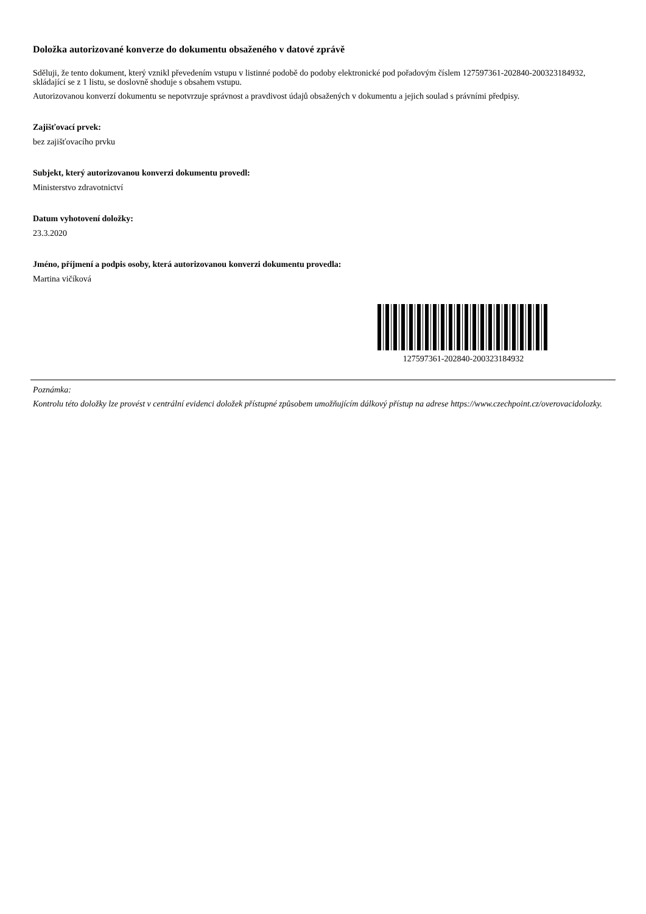Doložka autorizované konverze do dokumentu obsaženého v datové zprávě
Sděluji, že tento dokument, který vznikl převedením vstupu v listinné podobě do podoby elektronické pod pořadovým číslem 127597361-202840-200323184932, skládající se z 1 listu, se doslovně shoduje s obsahem vstupu.
Autorizovanou konverzí dokumentu se nepotvrzuje správnost a pravdivost údajů obsažených v dokumentu a jejich soulad s právními předpisy.
Zajišťovací prvek:
bez zajišťovacího prvku
Subjekt, který autorizovanou konverzi dokumentu provedl:
Ministerstvo zdravotnictví
Datum vyhotovení doložky:
23.3.2020
Jméno, příjmení a podpis osoby, která autorizovanou konverzi dokumentu provedla:
Martina vičíková
127597361-202840-200323184932
Poznámka:
Kontrolu této doložky lze provést v centrální evidenci doložek přístupné způsobem umožňujícím dálkový přístup na adrese https://www.czechpoint.cz/overovacidolozky.